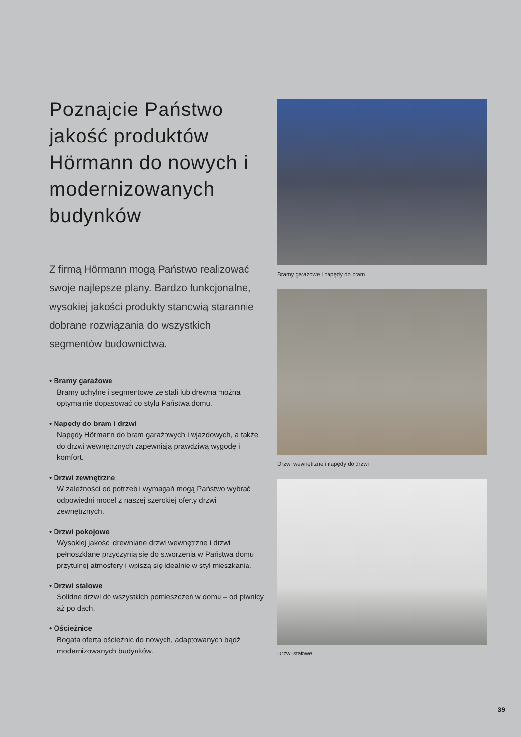Poznajcie Państwo jakość produktów Hörmann do nowych i modernizowanych budynków
Z firmą Hörmann mogą Państwo realizować swoje najlepsze plany. Bardzo funkcjonalne, wysokiej jakości produkty stanowią starannie dobrane rozwiązania do wszystkich segmentów budownictwa.
• Bramy garażowe
Bramy uchylne i segmentowe ze stali lub drewna można optymalnie dopasować do stylu Państwa domu.
• Napędy do bram i drzwi
Napędy Hörmann do bram garażowych i wjazdowych, a także do drzwi wewnętrznych zapewniają prawdziwą wygodę i komfort.
• Drzwi zewnętrzne
W zależności od potrzeb i wymagań mogą Państwo wybrać odpowiedni model z naszej szerokiej oferty drzwi zewnętrznych.
• Drzwi pokojowe
Wysokiej jakości drewniane drzwi wewnętrzne i drzwi pełnoszklane przyczynią się do stworzenia w Państwa domu przytulnej atmosfery i wpiszą się idealnie w styl mieszkania.
• Drzwi stalowe
Solidne drzwi do wszystkich pomieszczeń w domu – od piwnicy aż po dach.
• Ościeżnice
Bogata oferta ościeżnic do nowych, adaptowanych bądź modernizowanych budynków.
Bramy garażowe i napędy do bram
Drzwi wewnętrzne i napędy do drzwi
Drzwi stalowe
39